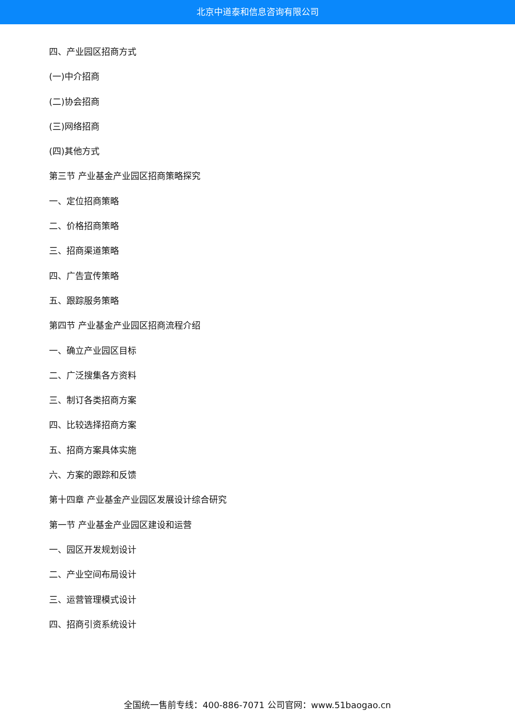北京中道泰和信息咨询有限公司
四、产业园区招商方式
(一)中介招商
(二)协会招商
(三)网络招商
(四)其他方式
第三节 产业基金产业园区招商策略探究
一、定位招商策略
二、价格招商策略
三、招商渠道策略
四、广告宣传策略
五、跟踪服务策略
第四节 产业基金产业园区招商流程介绍
一、确立产业园区目标
二、广泛搜集各方资料
三、制订各类招商方案
四、比较选择招商方案
五、招商方案具体实施
六、方案的跟踪和反馈
第十四章 产业基金产业园区发展设计综合研究
第一节 产业基金产业园区建设和运营
一、园区开发规划设计
二、产业空间布局设计
三、运营管理模式设计
四、招商引资系统设计
全国统一售前专线：400-886-7071 公司官网：www.51baogao.cn